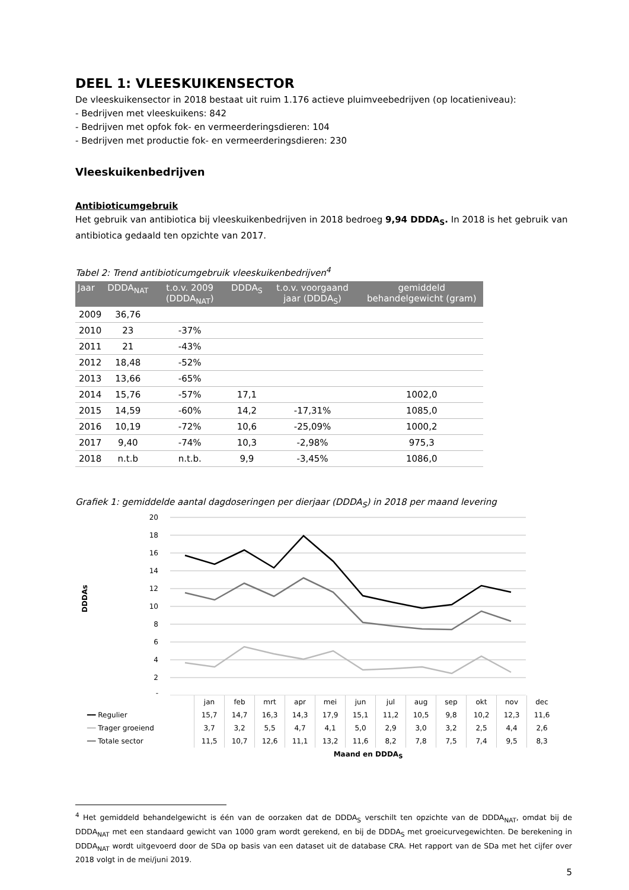DEEL 1: VLEESKUIKENSECTOR
De vleeskuikensector in 2018 bestaat uit ruim 1.176 actieve pluimveebedrijven (op locatieniveau):
- Bedrijven met vleeskuikens: 842
- Bedrijven met opfok fok- en vermeerderingsdieren: 104
- Bedrijven met productie fok- en vermeerderingsdieren: 230
Vleeskuikenbedrijven
Antibioticumgebruik
Het gebruik van antibiotica bij vleeskuikenbedrijven in 2018 bedroeg 9,94 DDDA<sub>S</sub>. In 2018 is het gebruik van antibiotica gedaald ten opzichte van 2017.
Tabel 2: Trend antibioticumgebruik vleeskuikenbedrijven<sup>4</sup>
| Jaar | DDDA<sub>NAT</sub> | t.o.v. 2009 (DDDA<sub>NAT</sub>) | DDDA<sub>S</sub> | t.o.v. voorgaand jaar (DDDA<sub>S</sub>) | gemiddeld behandelgewicht (gram) |
| --- | --- | --- | --- | --- | --- |
| 2009 | 36,76 | | | | |
| 2010 | 23 | -37% | | | |
| 2011 | 21 | -43% | | | |
| 2012 | 18,48 | -52% | | | |
| 2013 | 13,66 | -65% | | | |
| 2014 | 15,76 | -57% | 17,1 | | 1002,0 |
| 2015 | 14,59 | -60% | 14,2 | -17,31% | 1085,0 |
| 2016 | 10,19 | -72% | 10,6 | -25,09% | 1000,2 |
| 2017 | 9,40 | -74% | 10,3 | -2,98% | 975,3 |
| 2018 | n.t.b | n.t.b. | 9,9 | -3,45% | 1086,0 |
Grafiek 1: gemiddelde aantal dagdoseringen per dierjaar (DDDA<sub>S</sub>) in 2018 per maand levering
DDDAs
20
18
16
14
12
10
8
6
4
2
-
| | jan | feb | mrt | apr | mei | jun | jul | aug | sep | okt | nov | dec |
| ━━ Regulier | 15,7 | 14,7 | 16,3 | 14,3 | 17,9 | 15,1 | 11,2 | 10,5 | 9,8 | 10,2 | 12,3 | 11,6 |
| ━━ Trager groeiend | 3,7 | 3,2 | 5,5 | 4,7 | 4,1 | 5,0 | 2,9 | 3,0 | 3,2 | 2,5 | 4,4 | 2,6 |
| ━━ Totale sector | 11,5 | 10,7 | 12,6 | 11,1 | 13,2 | 11,6 | 8,2 | 7,8 | 7,5 | 7,4 | 9,5 | 8,3 |
Maand en DDDA<sub>S</sub>
<sup>4</sup> Het gemiddeld behandelgewicht is één van de oorzaken dat de DDDA<sub>S</sub> verschilt ten opzichte van de DDDA<sub>NAT</sub>, omdat bij de DDDA<sub>NAT</sub> met een standaard gewicht van 1000 gram wordt gerekend, en bij de DDDA<sub>S</sub> met groeicurvegewichten. De berekening in DDDA<sub>NAT</sub> wordt uitgevoerd door de SDa op basis van een dataset uit de database CRA. Het rapport van de SDa met het cijfer over 2018 volgt in de mei/juni 2019.
5